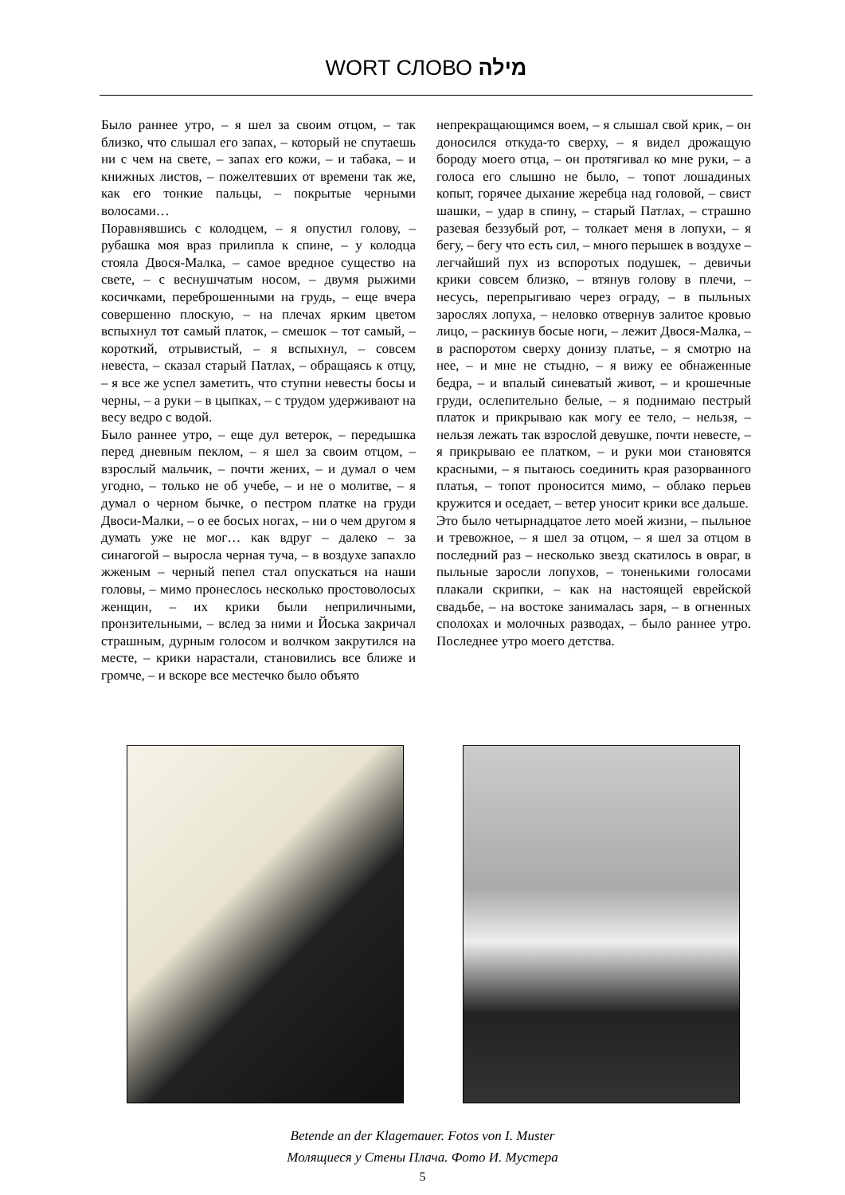WORT СЛОВО מילה
Было раннее утро, – я шел за своим отцом, – так близко, что слышал его запах, – который не спутаешь ни с чем на свете, – запах его кожи, – и табака, – и книжных листов, – пожелтевших от времени так же, как его тонкие пальцы, – покрытые черными волосами…
Поравнявшись с колодцем, – я опустил голову, – рубашка моя враз прилипла к спине, – у колодца стояла Двося-Малка, – самое вредное существо на свете, – с веснушчатым носом, – двумя рыжими косичками, переброшенными на грудь, – еще вчера совершенно плоскую, – на плечах ярким цветом вспыхнул тот самый платок, – смешок – тот самый, – короткий, отрывистый, – я вспыхнул, – совсем невеста, – сказал старый Патлах, – обращаясь к отцу, – я все же успел заметить, что ступни невесты босы и черны, – а руки – в цыпках, – с трудом удерживают на весу ведро с водой.
Было раннее утро, – еще дул ветерок, – передышка перед дневным пеклом, – я шел за своим отцом, – взрослый мальчик, – почти жених, – и думал о чем угодно, – только не об учебе, – и не о молитве, – я думал о черном бычке, о пестром платке на груди Двоси-Малки, – о ее босых ногах, – ни о чем другом я думать уже не мог… как вдруг – далеко – за синагогой – выросла черная туча, – в воздухе запахло жженым – черный пепел стал опускаться на наши головы, – мимо пронеслось несколько простоволосых женщин, – их крики были неприличными, пронзительными, – вслед за ними и Йоська закричал страшным, дурным голосом и волчком закрутился на месте, – крики нарастали, становились все ближе и громче, – и вскоре все местечко было объято
непрекращающимся воем, – я слышал свой крик, – он доносился откуда-то сверху, – я видел дрожащую бороду моего отца, – он протягивал ко мне руки, – а голоса его слышно не было, – топот лошадиных копыт, горячее дыхание жеребца над головой, – свист шашки, – удар в спину, – старый Патлах, – страшно разевая беззубый рот, – толкает меня в лопухи, – я бегу, – бегу что есть сил, – много перышек в воздухе – легчайший пух из вспоротых подушек, – девичьи крики совсем близко, – втянув голову в плечи, – несусь, перепрыгиваю через ограду, – в пыльных зарослях лопуха, – неловко отвернув залитое кровью лицо, – раскинув босые ноги, – лежит Двося-Малка, – в распоротом сверху донизу платье, – я смотрю на нее, – и мне не стыдно, – я вижу ее обнаженные бедра, – и впалый синеватый живот, – и крошечные груди, ослепительно белые, – я поднимаю пестрый платок и прикрываю как могу ее тело, – нельзя, – нельзя лежать так взрослой девушке, почти невесте, – я прикрываю ее платком, – и руки мои становятся красными, – я пытаюсь соединить края разорванного платья, – топот проносится мимо, – облако перьев кружится и оседает, – ветер уносит крики все дальше.
Это было четырнадцатое лето моей жизни, – пыльное и тревожное, – я шел за отцом, – я шел за отцом в последний раз – несколько звезд скатилось в овраг, в пыльные заросли лопухов, – тоненькими голосами плакали скрипки, – как на настоящей еврейской свадьбе, – на востоке занималась заря, – в огненных сполохах и молочных разводах, – было раннее утро. Последнее утро моего детства.
Betende an der Klagemauer. Fotos von I. Muster
Молящиеся у Стены Плача. Фото И. Мустера
5